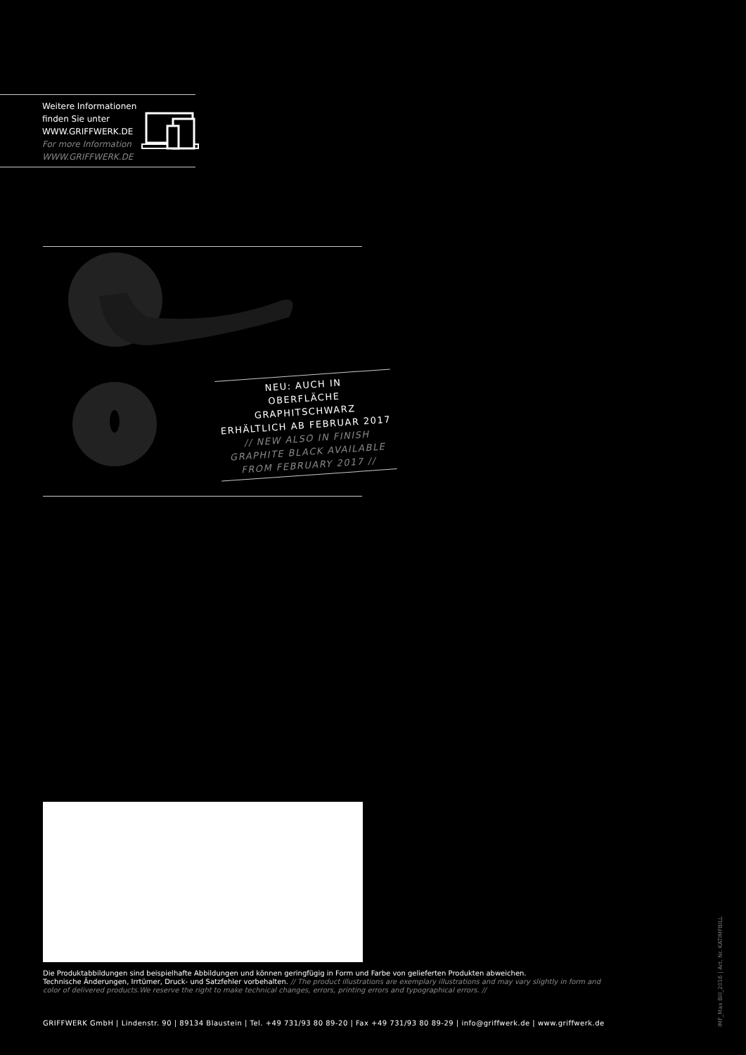Weitere Informationen
finden Sie unter
WWW.GRIFFWERK.DE
For more Information
WWW.GRIFFWERK.DE
NEU: AUCH IN
OBERFLÄCHE GRAPHITSCHWARZ
ERHÄLTLICH AB FEBRUAR 2017
// NEW ALSO IN FINISH
GRAPHITE BLACK AVAILABLE
FROM FEBRUARY 2017 //
Die Produktabbildungen sind beispielhafte Abbildungen und können geringfügig in Form und Farbe von gelieferten Produkten abweichen.
Technische Änderungen, Irrtümer, Druck- und Satzfehler vorbehalten. // The product illustrations are exemplary illustrations and may vary slightly in form and color of delivered products.We reserve the right to make technical changes, errors, printing errors and typographical errors. //
GRIFFWERK GmbH | Lindenstr. 90 | 89134 Blaustein | Tel. +49 731/93 80 89-20 | Fax +49 731/93 80 89-29 | info@griffwerk.de | www.griffwerk.de
IMF_Max Bill_2016 | Art. Nr. KATIMFBILL